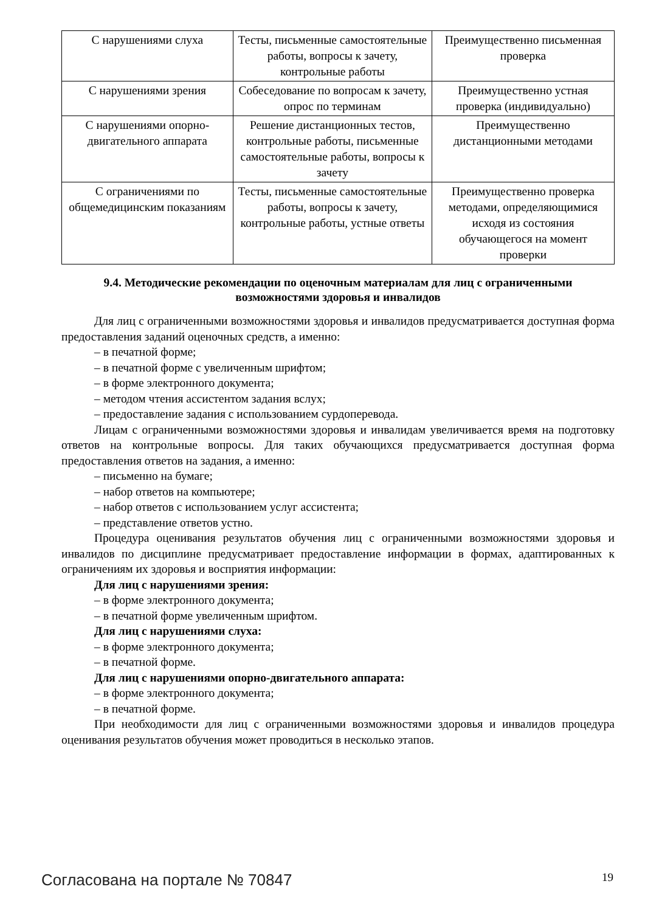| С нарушениями слуха | Тесты, письменные самостоятельные работы, вопросы к зачету, контрольные работы | Преимущественно письменная проверка |
| С нарушениями зрения | Собеседование по вопросам к зачету, опрос по терминам | Преимущественно устная проверка (индивидуально) |
| С нарушениями опорно-двигательного аппарата | Решение дистанционных тестов, контрольные работы, письменные самостоятельные работы, вопросы к зачету | Преимущественно дистанционными методами |
| С ограничениями по общемедицинским показаниям | Тесты, письменные самостоятельные работы, вопросы к зачету, контрольные работы, устные ответы | Преимущественно проверка методами, определяющимися исходя из состояния обучающегося на момент проверки |
9.4. Методические рекомендации по оценочным материалам для лиц с ограниченными возможностями здоровья и инвалидов
Для лиц с ограниченными возможностями здоровья и инвалидов предусматривается доступная форма предоставления заданий оценочных средств, а именно:
– в печатной форме;
– в печатной форме с увеличенным шрифтом;
– в форме электронного документа;
– методом чтения ассистентом задания вслух;
– предоставление задания с использованием сурдоперевода.
Лицам с ограниченными возможностями здоровья и инвалидам увеличивается время на подготовку ответов на контрольные вопросы. Для таких обучающихся предусматривается доступная форма предоставления ответов на задания, а именно:
– письменно на бумаге;
– набор ответов на компьютере;
– набор ответов с использованием услуг ассистента;
– представление ответов устно.
Процедура оценивания результатов обучения лиц с ограниченными возможностями здоровья и инвалидов по дисциплине предусматривает предоставление информации в формах, адаптированных к ограничениям их здоровья и восприятия информации:
Для лиц с нарушениями зрения:
– в форме электронного документа;
– в печатной форме увеличенным шрифтом.
Для лиц с нарушениями слуха:
– в форме электронного документа;
– в печатной форме.
Для лиц с нарушениями опорно-двигательного аппарата:
– в форме электронного документа;
– в печатной форме.
При необходимости для лиц с ограниченными возможностями здоровья и инвалидов процедура оценивания результатов обучения может проводиться в несколько этапов.
Согласована на портале № 70847 19